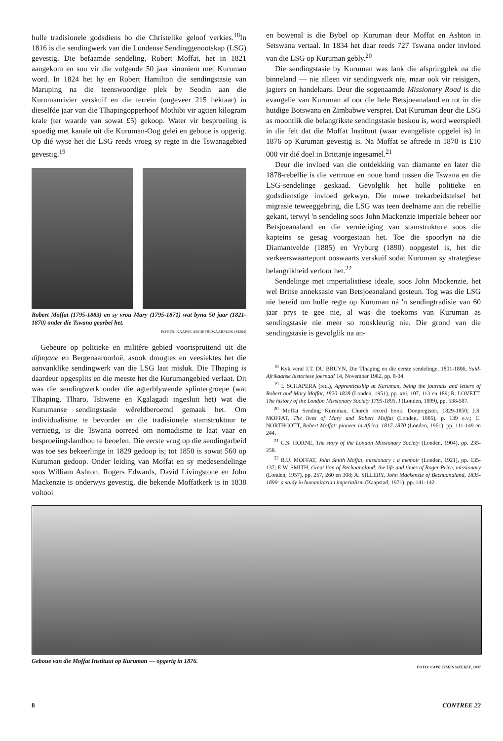hulle tradisionele godsdiens bo die Christelike geloof verkies.<sup>18</sup>In 1816 is die sendingwerk van die Londense Sendinggenootskap (LSG) gevestig. Die befaamde sendeling, Robert Moffat, het in 1821 aangekom en sou vir die volgende 50 jaar sinoniem met Kuruman word. In 1824 het hy en Robert Hamilton die sendingstasie van Maruping na die teenswoordige plek by Seodin aan die Kurumanrivier verskuif en die terrein (ongeveer 215 hektaar) in dieselfde jaar van die Tlhapingopperhoof Mothibi vir agtien kilogram krale (ter waarde van sowat £5) gekoop. Water vir besproeiing is spoedig met kanale uit die Kuruman-Oog gelei en geboue is opgerig. Op dié wyse het die LSG reeds vroeg sy regte in die Tswanagebied gevestig.<sup>19</sup>
Robert Moffat (1795-1883) en sy vrou Mary (1795-1871) wat byna 50 jaar (1821-1870) onder die Tswana gearbei het.
FOTO'S: KAAPSE ARGIEFBEWAARPLEK (M264)
Gebeure op politieke en militêre gebied voortspruitend uit die difaqane en Bergenaaroorloë, asook droogtes en veesiektes het die aanvanklike sendingwerk van die LSG laat misluk. Die Tlhaping is daardeur opgesplits en die meeste het die Kurumangebied verlaat. Dit was die sendingwerk onder die agterblywende splintergroepe (wat Tlhaping, Tlharo, Tshwene en Kgalagadi ingesluit het) wat die Kurumanse sendingstasie wêreldberoemd gemaak het. Om individualisme te bevorder en die tradisionele stamstruktuur te vernietig, is die Tswana oorreed om nomadisme te laat vaar en besproeiingslandbou te beoefen. Die eerste vrug op die sendingarbeid was toe ses bekeerlinge in 1829 gedoop is; tot 1850 is sowat 560 op Kuruman gedoop. Onder leiding van Moffat en sy medesendelinge soos William Ashton, Rogers Edwards, David Livingstone en John Mackenzie is onderwys gevestig, die bekende Moffatkerk is in 1838 voltooi
en bowenal is die Bybel op Kuruman deur Moffat en Ashton in Setswana vertaal. In 1834 het daar reeds 727 Tswana onder invloed van die LSG op Kuruman gebly.<sup>20</sup>
Die sendingstasie by Kuruman was lank die afspringplek na die binneland — nie alleen vir sendingwerk nie, maar ook vir reisigers, jagters en handelaars. Deur die sogenaamde Missionary Road is die evangelie van Kuruman af oor die hele Betsjoeanaland en tot in die huidige Botswana en Zimbabwe versprei. Dat Kuruman deur die LSG as moontlik die belangrikste sendingstasie beskou is, word weerspieël in die feit dat die Moffat Instituut (waar evangeliste opgelei is) in 1876 op Kuruman gevestig is. Na Moffat se aftrede in 1870 is £10 000 vir dié doel in Brittanje ingesamel.<sup>21</sup>
Deur die invloed van die ontdekking van diamante en later die 1878-rebellie is die vertroue en noue band tussen die Tswana en die LSG-sendelinge geskaad. Gevolglik het hulle politieke en godsdienstige invloed gekwyn. Die nuwe trekarbeidstelsel het migrasie teweeggebring, die LSG was teen deelname aan die rebellie gekant, terwyl 'n sendeling soos John Mackenzie imperiale beheer oor Betsjoeanaland en die vernietiging van stamstrukture soos die kapteins se gesag voorgestaan het. Toe die spoorlyn na die Diamantvelde (1885) en Vryburg (1890) oopgestel is, het die verkeerswaartepunt ooswaarts verskuif sodat Kuruman sy strategiese belangrikheid verloor het.<sup>22</sup>
Sendelinge met imperialistiese ideale, soos John Mackenzie, het wel Britse anneksasie van Betsjoeanaland gesteun. Tog was die LSG nie bereid om hulle regte op Kuruman ná 'n sendingtradisie van 60 jaar prys te gee nie, al was die toekoms van Kuruman as sendingstasie nie meer so rooskleurig nie. Die grond van die sendingstasie is gevolglik na an-
<sup>18</sup> Kyk veral J.T. DU BRUYN, Die Tlhaping en die eerste sendelinge, 1801-1806, Suid-Afrikaanse historiese joernaal 14, November 1982, pp. 8-34.
<sup>19</sup> I. SCHAPERA (red.), Apprenticeship at Kuruman, being the journals and letters of Robert and Mary Moffat, 1820-1828 (Londen, 1951), pp. xvi, 107, 113 en 189; R. LOVETT, The history of the London Missionary Society 1795-1895, I (Londen, 1899), pp. 538-587.
<sup>20</sup> Moffat Sending Kuruman, Church record book: Doopregister, 1829-1850; J.S. MOFFAT, The lives of Mary and Robert Moffat (Londen, 1885), p. 139 e.v.; C. NORTHCOTT, Robert Moffat: pioneer in Africa, 1817-1870 (Londen, 1961), pp. 111-149 en 244.
<sup>21</sup> C.S. HORNE, The story of the London Missionary Society (Londen, 1904), pp. 235-258.
<sup>22</sup> R.U. MOFFAT, John Smith Moffat, missionary : a memoir (Londen, 1921), pp. 135-137; E.W. SMITH, Great lion of Bechuanaland: the life and times of Roger Price, missionary (Londen, 1957), pp. 257, 260 en 308; A. SILLERY, John Mackenzie of Bechuanaland, 1835-1899: a study in humanitarian imperialism (Kaapstad, 1971), pp. 141-142.
Geboue van die Moffat Instituut op Kuruman — opgerig in 1876.
FOTO: CAPE TIMES WEEKLY, 1897
8 CONTREE 22